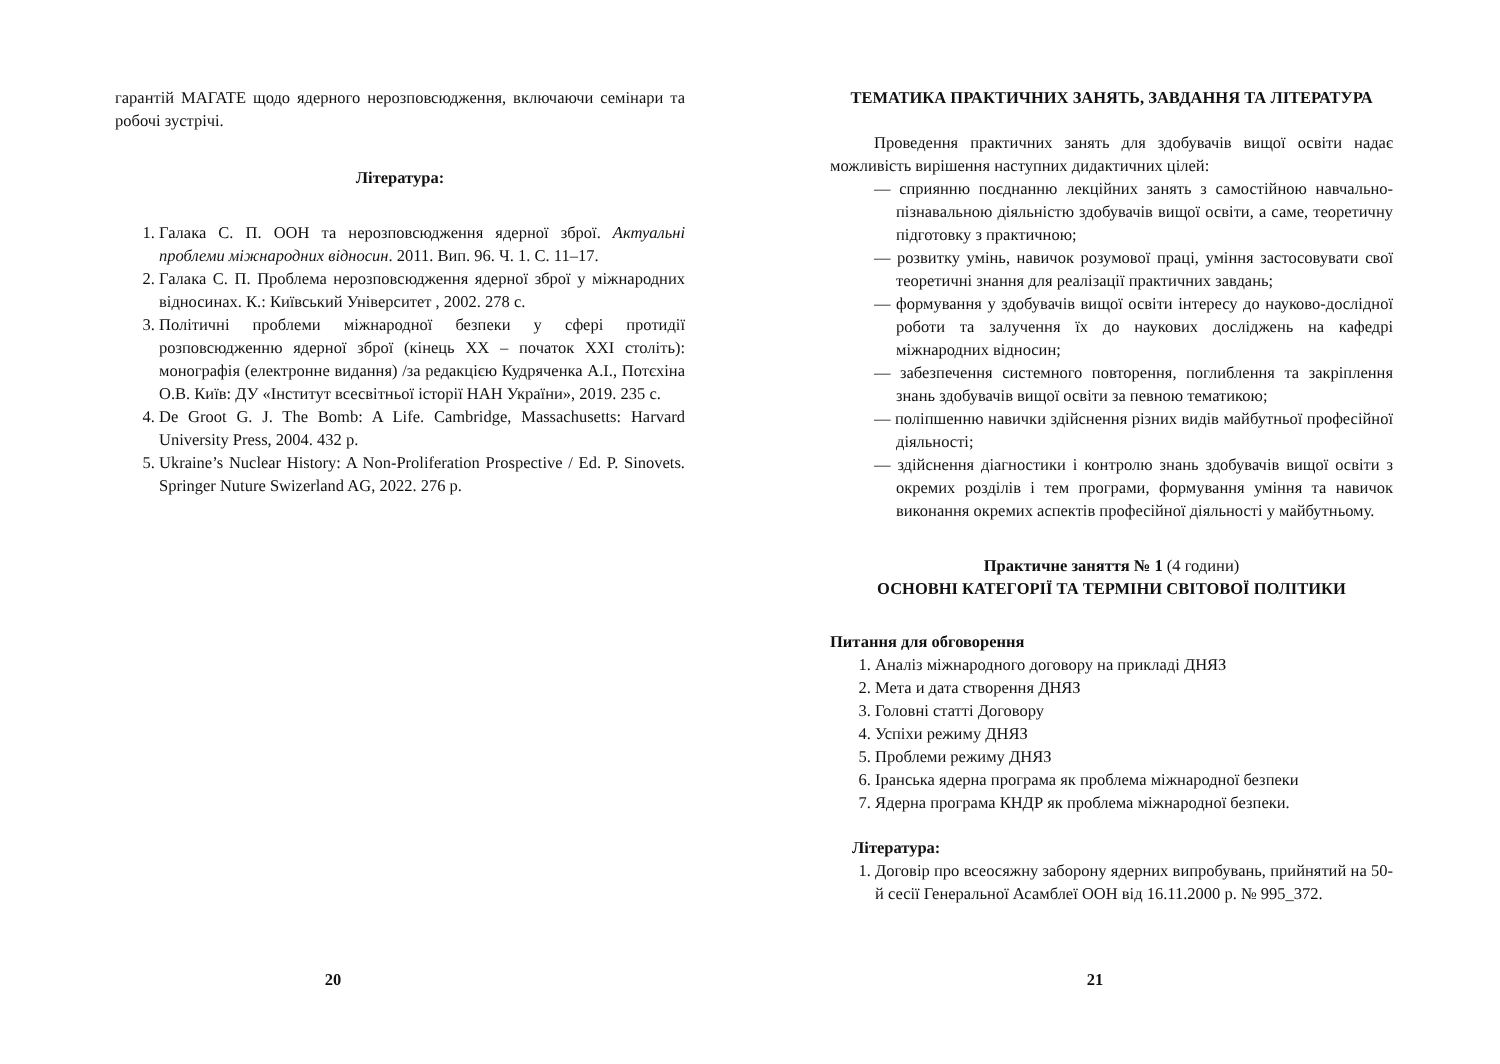гарантій МАГАТЕ щодо ядерного нерозповсюдження, включаючи семінари та робочі зустрічі.
Література:
1. Галака С. П. ООН та нерозповсюдження ядерної зброї. Актуальні проблеми міжнародних відносин. 2011. Вип. 96. Ч. 1. С. 11–17.
2. Галака С. П. Проблема нерозповсюдження ядерної зброї у міжнародних відносинах. К.: Київський Університет , 2002. 278 с.
3. Політичні проблеми міжнародної безпеки у сфері протидії розповсюдженню ядерної зброї (кінець ХХ – початок ХХІ століть): монографія (електронне видання) /за редакцією Кудряченка А.І., Потєхіна О.В. Київ: ДУ «Інститут всесвітньої історії НАН України», 2019. 235 с.
4. De Groot G. J. The Bomb: A Life. Cambridge, Massachusetts: Harvard University Press, 2004. 432 p.
5. Ukraine’s Nuclear History: A Non-Proliferation Prospective / Ed. P. Sinovets. Springer Nuture Swizerland AG, 2022. 276 p.
20
ТЕМАТИКА ПРАКТИЧНИХ ЗАНЯТЬ, ЗАВДАННЯ ТА ЛІТЕРАТУРА
Проведення практичних занять для здобувачів вищої освіти надає можливість вирішення наступних дидактичних цілей:
— сприянню поєднанню лекційних занять з самостійною навчально-пізнавальною діяльністю здобувачів вищої освіти, а саме, теоретичну підготовку з практичною;
— розвитку умінь, навичок розумової праці, уміння застосовувати свої теоретичні знання для реалізації практичних завдань;
— формування у здобувачів вищої освіти інтересу до науково-дослідної роботи та залучення їх до наукових досліджень на кафедрі міжнародних відносин;
— забезпечення системного повторення, поглиблення та закріплення знань здобувачів вищої освіти за певною тематикою;
— поліпшенню навички здійснення різних видів майбутньої професійної діяльності;
— здійснення діагностики і контролю знань здобувачів вищої освіти з окремих розділів і тем програми, формування уміння та навичок виконання окремих аспектів професійної діяльності у майбутньому.
Практичне заняття № 1 (4 години)
ОСНОВНІ КАТЕГОРІЇ ТА ТЕРМІНИ СВІТОВОЇ ПОЛІТИКИ
Питання для обговорення
1. Аналіз міжнародного договору на прикладі ДНЯЗ
2. Мета и дата створення ДНЯЗ
3. Головні статті Договору
4. Успіхи режиму ДНЯЗ
5. Проблеми режиму ДНЯЗ
6. Іранська ядерна програма як проблема міжнародної безпеки
7. Ядерна програма КНДР як проблема міжнародної безпеки.
Література:
1. Договір про всеосяжну заборону ядерних випробувань, прийнятий на 50-й сесії Генеральної Асамблеї ООН від 16.11.2000 р. № 995_372.
21